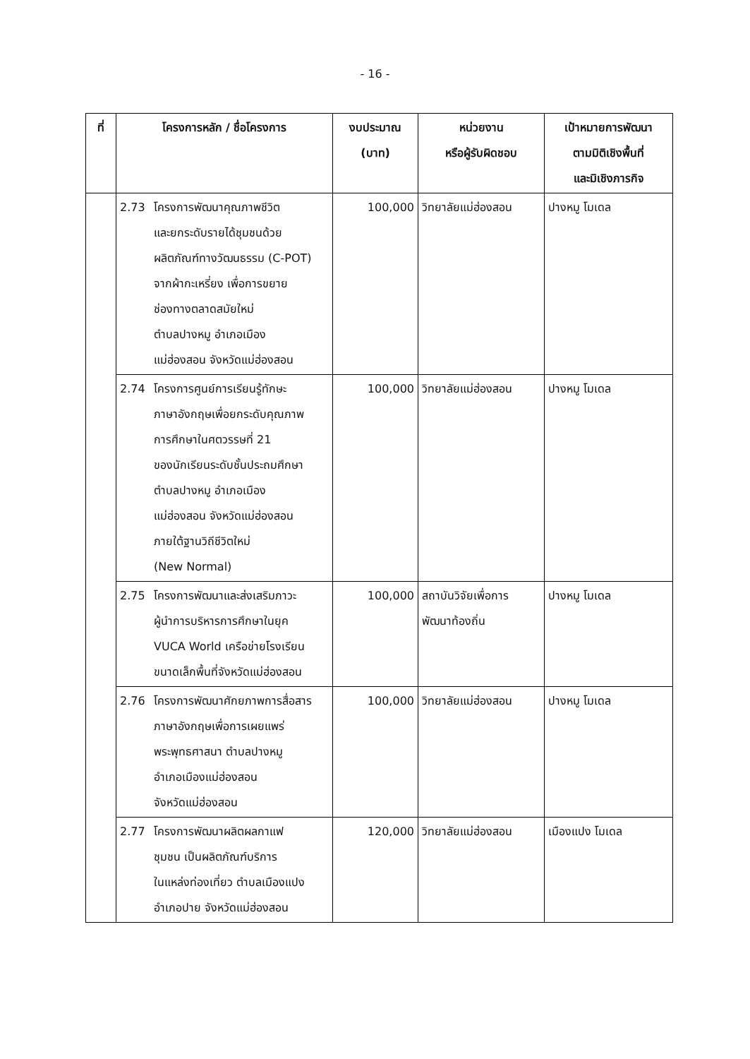- 16 -
| ที่ | โครงการหลัก / ชื่อโครงการ | งบประมาณ (บาท) | หน่วยงาน หรือผู้รับผิดชอบ | เป้าหมายการพัฒนา ตามมิติเชิงพื้นที่ และมิเชิงภารกิจ |
| --- | --- | --- | --- | --- |
| | 2.73 โครงการพัฒนาคุณภาพชีวิต และยกระดับรายได้ชุมชนด้วย ผลิตภัณฑ์ทางวัฒนธรรม (C-POT) จากผ้ากะเหรี่ยง เพื่อการขยาย ช่องทางตลาดสมัยใหม่ ตำบลปางหมู อำเภอเมือง แม่ฮ่องสอน จังหวัดแม่ฮ่องสอน | 100,000 | วิทยาลัยแม่ฮ่องสอน | ปางหมู โมเดล |
| | 2.74 โครงการศูนย์การเรียนรู้ทักษะ ภาษาอังกฤษเพื่อยกระดับคุณภาพ การศึกษาในศตวรรษที่ 21 ของนักเรียนระดับชั้นประถมศึกษา ตำบลปางหมู อำเภอเมือง แม่ฮ่องสอน จังหวัดแม่ฮ่องสอน ภายใต้ฐานวิถีชีวิตใหม่ (New Normal) | 100,000 | วิทยาลัยแม่ฮ่องสอน | ปางหมู โมเดล |
| | 2.75 โครงการพัฒนาและส่งเสริมภาวะ ผู้นำการบริหารการศึกษาในยุค VUCA World เครือข่ายโรงเรียน ขนาดเล็กพื้นที่จังหวัดแม่ฮ่องสอน | 100,000 | สถาบันวิจัยเพื่อการ พัฒนาท้องถิ่น | ปางหมู โมเดล |
| | 2.76 โครงการพัฒนาศักยภาพการสื่อสาร ภาษาอังกฤษเพื่อการเผยแพร่ พระพุทธศาสนา ตำบลปางหมู อำเภอเมืองแม่ฮ่องสอน จังหวัดแม่ฮ่องสอน | 100,000 | วิทยาลัยแม่ฮ่องสอน | ปางหมู โมเดล |
| | 2.77 โครงการพัฒนาผลิตผลกาแฟ ชุมชน เป็นผลิตภัณฑ์บริการ ในแหล่งท่องเที่ยว ตำบลเมืองแปง อำเภอปาย จังหวัดแม่ฮ่องสอน | 120,000 | วิทยาลัยแม่ฮ่องสอน | เมืองแปง โมเดล |